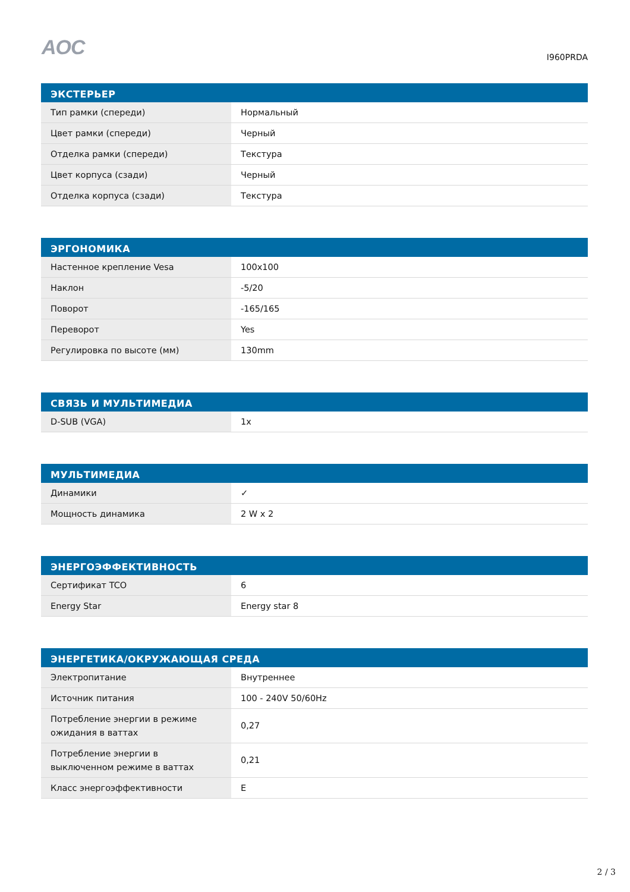AOC
I960PRDA
| ЭКСТЕРЬЕР | |
| --- | --- |
| Тип рамки (спереди) | Нормальный |
| Цвет рамки (спереди) | Черный |
| Отделка рамки (спереди) | Текстура |
| Цвет корпуса (сзади) | Черный |
| Отделка корпуса (сзади) | Текстура |
| ЭРГОНОМИКА | |
| --- | --- |
| Настенное крепление Vesa | 100x100 |
| Наклон | -5/20 |
| Поворот | -165/165 |
| Переворот | Yes |
| Регулировка по высоте (мм) | 130mm |
| СВЯЗЬ И МУЛЬТИМЕДИА | |
| --- | --- |
| D-SUB (VGA) | 1x |
| МУЛЬТИМЕДИА | |
| --- | --- |
| Динамики | ✓ |
| Мощность динамика | 2 W x 2 |
| ЭНЕРГОЭФФЕКТИВНОСТЬ | |
| --- | --- |
| Сертификат TCO | 6 |
| Energy Star | Energy star 8 |
| ЭНЕРГЕТИКА/ОКРУЖАЮЩАЯ СРЕДА | |
| --- | --- |
| Электропитание | Внутреннее |
| Источник питания | 100 - 240V 50/60Hz |
| Потребление энергии в режиме ожидания в ваттах | 0,27 |
| Потребление энергии в выключенном режиме в ваттах | 0,21 |
| Класс энергоэффективности | E |
2 / 3